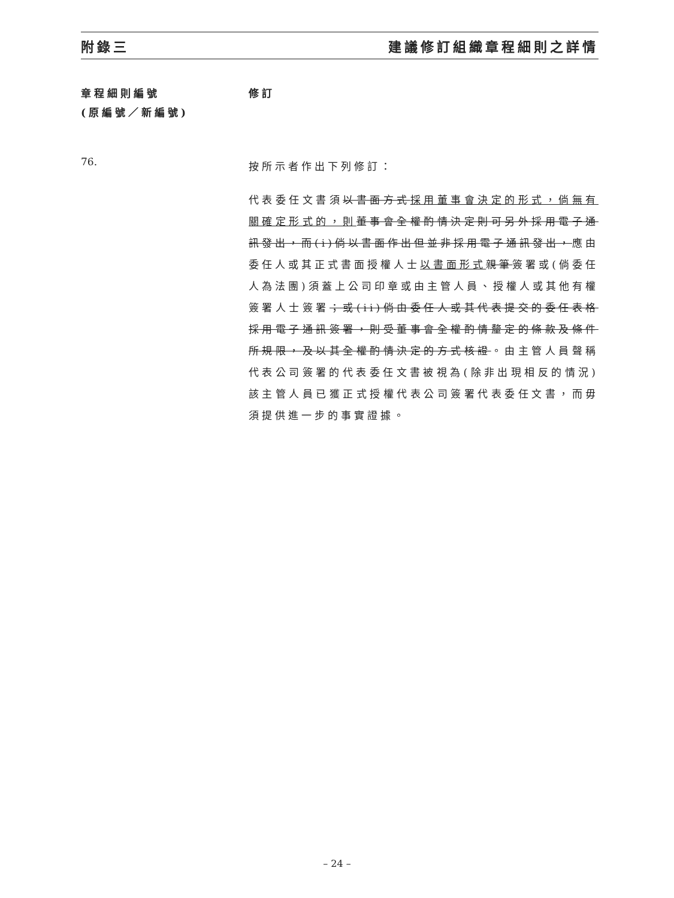附錄三 建議修訂組織章程細則之詳情
章程細則編號
(原編號／新編號)
修訂
76.
按所示者作出下列修訂：
代表委任文書須以書面方式採用董事會決定的形式，倘無有關確定形式的，則 董事會全權酌情決定則可另外採用電子通訊發出，而(i)倘以書面作出但並非採用電子通訊發出，應由委任人或其正式書面授權人士以書面形式 親筆簽署或(倘委任人為法團)須蓋上公司印章或由主管人員、授權人或其他有權簽署人士簽署；或(ii)倘由委任人或其代表提交的委任表格採用電子通訊簽署，則受董事會全權酌情釐定的條款及條件所規限，及以其全權酌情決定的方式核證。由主管人員聲稱代表公司簽署的代表委任文書被視為(除非出現相反的情況)該主管人員已獲正式授權代表公司簽署代表委任文書，而毋須提供進一步的事實證據。
– 24 –